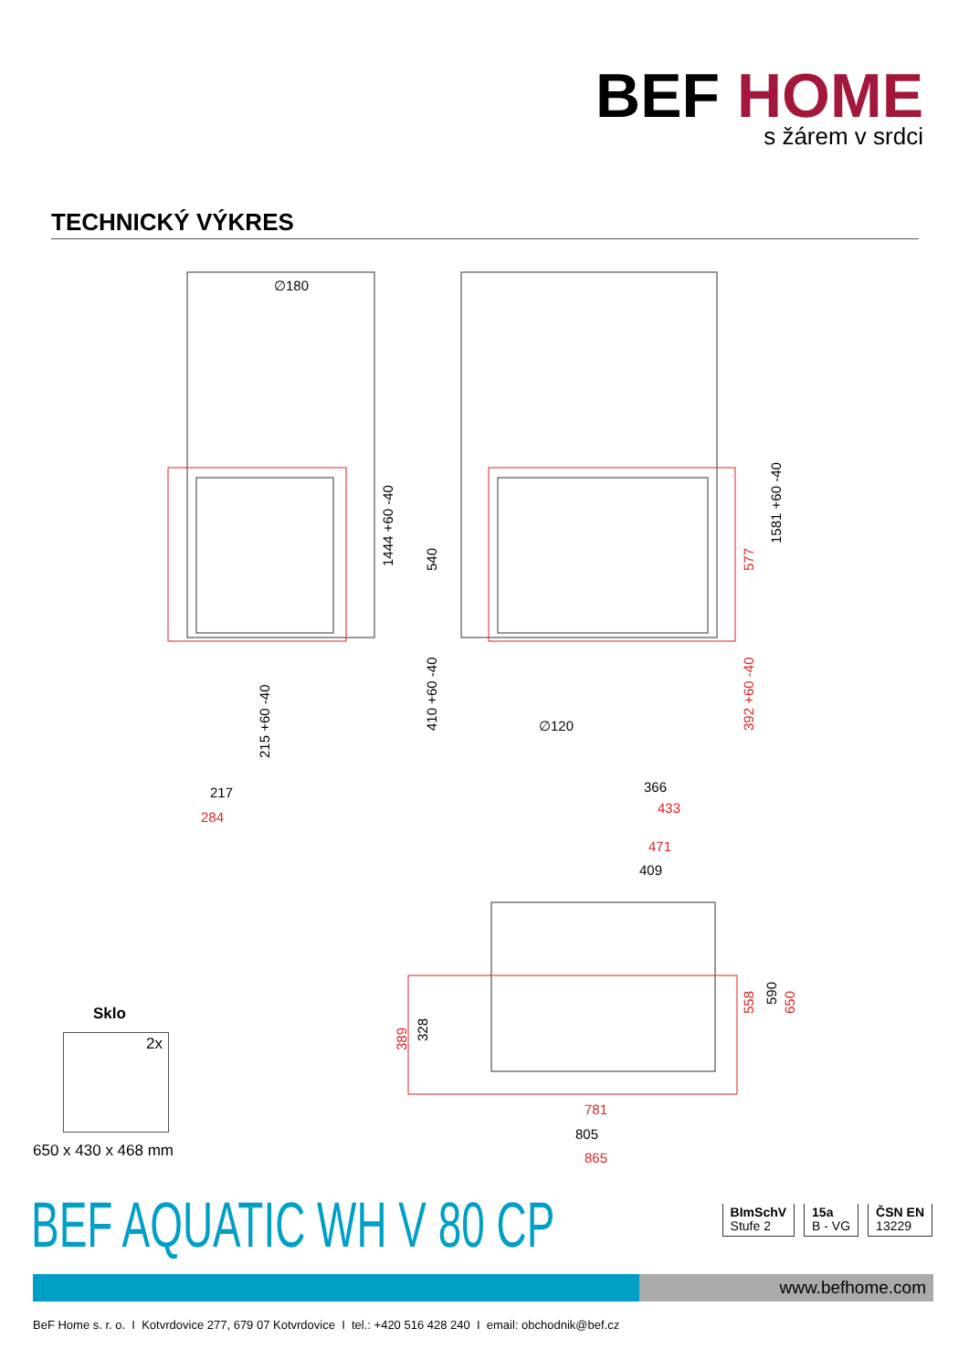BEF HOME
s žárem v srdci
TECHNICKÝ VÝKRES
∅180
1444 +60 -40
540
1581 +60 -40
410 +60 -40
215 +60 -40
∅120
217
366
409
805
590
328
284
433
577
392 +60 -40
471
558
650
389
781
865
Sklo
2x
650 x 430 x 468 mm
BEF AQUATIC WH V 80 CP
BImSchV
Stufe 2
15a
B - VG
ČSN EN
13229
www.befhome.com
BeF Home s. r. o. I Kotvrdovice 277, 679 07 Kotvrdovice I tel.: +420 516 428 240 I email: obchodnik@bef.cz